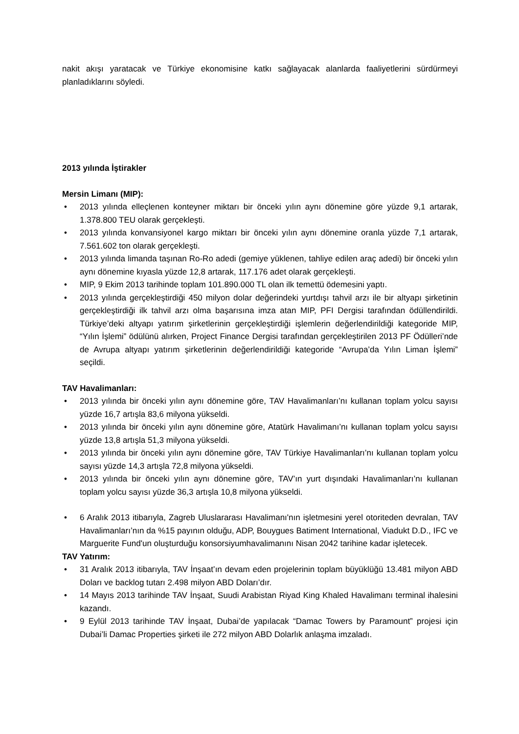nakit akışı yaratacak ve Türkiye ekonomisine katkı sağlayacak alanlarda faaliyetlerini sürdürmeyi planladıklarını söyledi.
2013 yılında İştirakler
Mersin Limanı (MIP):
• 2013 yılında elleçlenen konteyner miktarı bir önceki yılın aynı dönemine göre yüzde 9,1 artarak, 1.378.800 TEU olarak gerçekleşti.
• 2013 yılında konvansiyonel kargo miktarı bir önceki yılın aynı dönemine oranla yüzde 7,1 artarak, 7.561.602 ton olarak gerçekleşti.
• 2013 yılında limanda taşınan Ro-Ro adedi (gemiye yüklenen, tahliye edilen araç adedi) bir önceki yılın aynı dönemine kıyasla yüzde 12,8 artarak, 117.176 adet olarak gerçekleşti.
• MIP, 9 Ekim 2013 tarihinde toplam 101.890.000 TL olan ilk temettü ödemesini yaptı.
• 2013 yılında gerçekleştirdiği 450 milyon dolar değerindeki yurtdışı tahvil arzı ile bir altyapı şirketinin gerçekleştirdiği ilk tahvil arzı olma başarısına imza atan MIP, PFI Dergisi tarafından ödüllendirildi. Türkiye’deki altyapı yatırım şirketlerinin gerçekleştirdiği işlemlerin değerlendirildiği kategoride MIP, “Yılın İşlemi” ödülünü alırken, Project Finance Dergisi tarafından gerçekleştirilen 2013 PF Ödülleri’nde de Avrupa altyapı yatırım şirketlerinin değerlendirildiği kategoride “Avrupa’da Yılın Liman İşlemi” seçildi.
TAV Havalimanları:
• 2013 yılında bir önceki yılın aynı dönemine göre, TAV Havalimanları’nı kullanan toplam yolcu sayısı yüzde 16,7 artışla 83,6 milyona yükseldi.
• 2013 yılında bir önceki yılın aynı dönemine göre, Atatürk Havalimanı’nı kullanan toplam yolcu sayısı yüzde 13,8 artışla 51,3 milyona yükseldi.
• 2013 yılında bir önceki yılın aynı dönemine göre, TAV Türkiye Havalimanları’nı kullanan toplam yolcu sayısı yüzde 14,3 artışla 72,8 milyona yükseldi.
• 2013 yılında bir önceki yılın aynı dönemine göre, TAV’ın yurt dışındaki Havalimanları’nı kullanan toplam yolcu sayısı yüzde 36,3 artışla 10,8 milyona yükseldi.
• 6 Aralık 2013 itibarıyla, Zagreb Uluslararası Havalimanı'nın işletmesini yerel otoriteden devralan, TAV Havalimanları’nın da %15 payının olduğu, ADP, Bouygues Batiment International, Viadukt D.D., IFC ve Marguerite Fund'un oluşturduğu konsorsiyumhavalimanını Nisan 2042 tarihine kadar işletecek.
TAV Yatırım:
• 31 Aralık 2013 itibarıyla, TAV İnşaat’ın devam eden projelerinin toplam büyüklüğü 13.481 milyon ABD Doları ve backlog tutarı 2.498 milyon ABD Doları’dır.
• 14 Mayıs 2013 tarihinde TAV İnşaat, Suudi Arabistan Riyad King Khaled Havalimanı terminal ihalesini kazandı.
• 9 Eylül 2013 tarihinde TAV İnşaat, Dubai’de yapılacak “Damac Towers by Paramount” projesi için Dubai’li Damac Properties şirketi ile 272 milyon ABD Dolarlık anlaşma imzaladı.